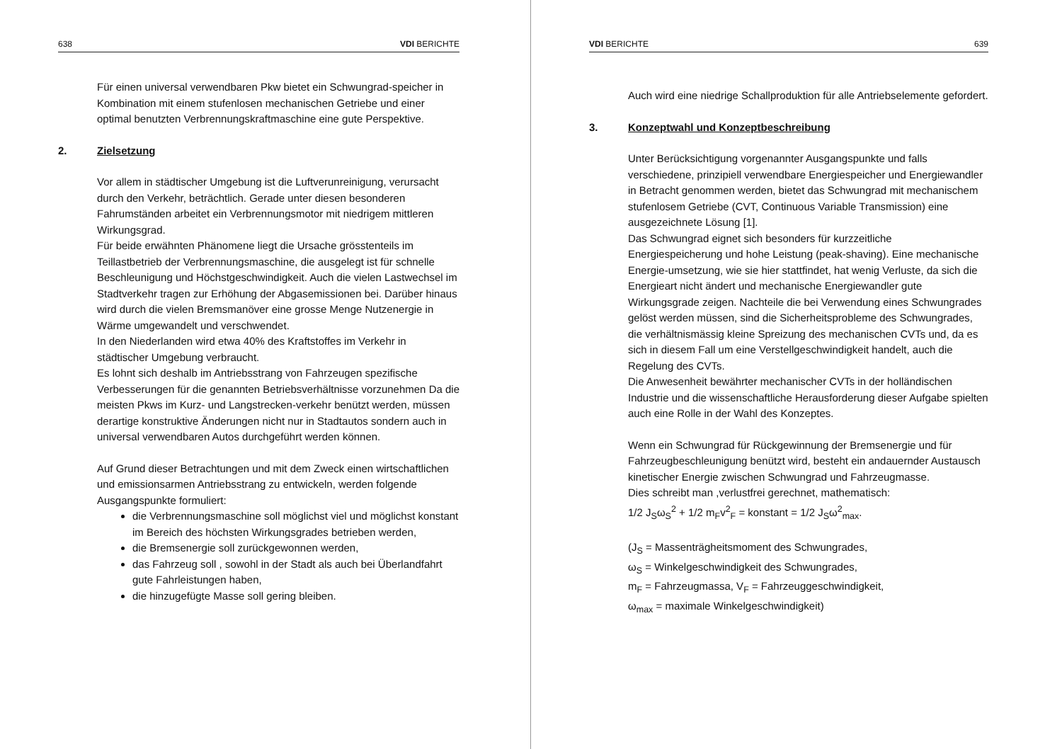638 VDI BERICHTE
Für einen universal verwendbaren Pkw bietet ein Schwungrad-speicher in Kombination mit einem stufenlosen mechanischen Getriebe und einer optimal benutzten Verbrennungskraftmaschine eine gute Perspektive.
2. Zielsetzung
Vor allem in städtischer Umgebung ist die Luftverunreinigung, verursacht durch den Verkehr, beträchtlich. Gerade unter diesen besonderen Fahrumständen arbeitet ein Verbrennungsmotor mit niedrigem mittleren Wirkungsgrad.
Für beide erwähnten Phänomene liegt die Ursache grösstenteils im Teillastbetrieb der Verbrennungsmaschine, die ausgelegt ist für schnelle Beschleunigung und Höchstgeschwindigkeit. Auch die vielen Lastwechsel im Stadtverkehr tragen zur Erhöhung der Abgasemissionen bei. Darüber hinaus wird durch die vielen Bremsmanöver eine grosse Menge Nutzenergie in Wärme umgewandelt und verschwendet.
In den Niederlanden wird etwa 40% des Kraftstoffes im Verkehr in städtischer Umgebung verbraucht.
Es lohnt sich deshalb im Antriebsstrang von Fahrzeugen spezifische Verbesserungen für die genannten Betriebsverhältnisse vorzunehmen Da die meisten Pkws im Kurz- und Langstrecken-verkehr benützt werden, müssen derartige konstruktive Änderungen nicht nur in Stadtautos sondern auch in universal verwendbaren Autos durchgeführt werden können.
Auf Grund dieser Betrachtungen und mit dem Zweck einen wirtschaftlichen und emissionsarmen Antriebsstrang zu entwickeln, werden folgende Ausgangspunkte formuliert:
die Verbrennungsmaschine soll möglichst viel und möglichst konstant im Bereich des höchsten Wirkungsgrades betrieben werden,
die Bremsenergie soll zurückgewonnen werden,
das Fahrzeug soll , sowohl in der Stadt als auch bei Überlandfahrt gute Fahrleistungen haben,
die hinzugefügte Masse soll gering bleiben.
VDI BERICHTE 639
Auch wird eine niedrige Schallproduktion für alle Antriebselemente gefordert.
3. Konzeptwahl und Konzeptbeschreibung
Unter Berücksichtigung vorgenannter Ausgangspunkte und falls verschiedene, prinzipiell verwendbare Energiespeicher und Energiewandler in Betracht genommen werden, bietet das Schwungrad mit mechanischem stufenlosem Getriebe (CVT, Continuous Variable Transmission) eine ausgezeichnete Lösung [1].
Das Schwungrad eignet sich besonders für kurzzeitliche Energiespeicherung und hohe Leistung (peak-shaving). Eine mechanische Energie-umsetzung, wie sie hier stattfindet, hat wenig Verluste, da sich die Energieart nicht ändert und mechanische Energiewandler gute Wirkungsgrade zeigen. Nachteile die bei Verwendung eines Schwungrades gelöst werden müssen, sind die Sicherheitsprobleme des Schwungrades, die verhältnismässig kleine Spreizung des mechanischen CVTs und, da es sich in diesem Fall um eine Verstellgeschwindigkeit handelt, auch die Regelung des CVTs.
Die Anwesenheit bewährter mechanischer CVTs in der holländischen Industrie und die wissenschaftliche Herausforderung dieser Aufgabe spielten auch eine Rolle in der Wahl des Konzeptes.
Wenn ein Schwungrad für Rückgewinnung der Bremsenergie und für Fahrzeugbeschleunigung benützt wird, besteht ein andauernder Austausch kinetischer Energie zwischen Schwungrad und Fahrzeugmasse.
Dies schreibt man ,verlustfrei gerechnet, mathematisch:
1/2 J<sub>S</sub>ω<sub>S</sub><sup>2</sup> + 1/2 m<sub>F</sub>v<sup>2</sup><sub>F</sub> = konstant = 1/2 J<sub>S</sub>ω<sup>2</sup><sub>max</sub>.
(J<sub>S</sub> = Massenträgheitsmoment des Schwungrades,
ω<sub>S</sub> = Winkelgeschwindigkeit des Schwungrades,
m<sub>F</sub> = Fahrzeugmassa, V<sub>F</sub> = Fahrzeuggeschwindigkeit,
ω<sub>max</sub> = maximale Winkelgeschwindigkeit)